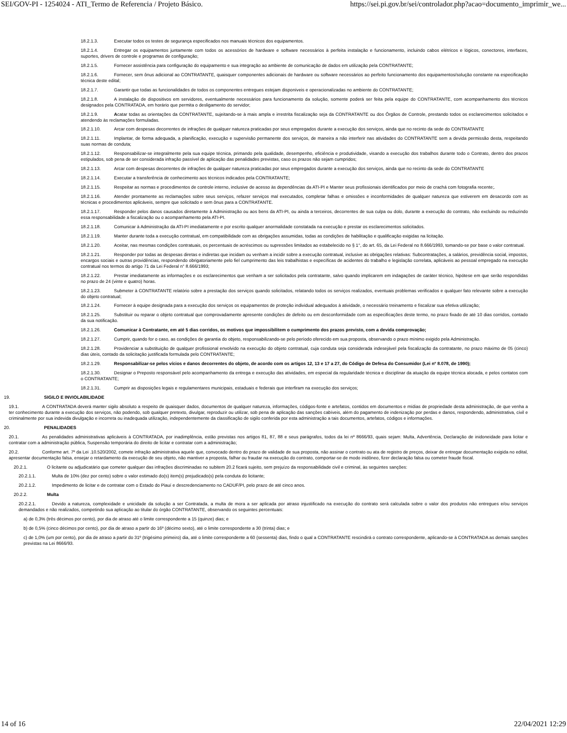SEI/GOV-PI - 1254024 - ATI_Termo de Referencia / Projeto Básico. https://sei.pi.gov.br/sei/controlador.php?acao=documento_imprimir_we...
18.2.1.3. Executar todos os testes de segurança especificados nos manuais técnicos dos equipamentos.
18.2.1.4. Entregar os equipamentos juntamente com todos os acessórios de hardware e software necessários à perfeita instalação e funcionamento, incluindo cabos elétricos e lógicos, conectores, interfaces, suportes, drivers de controle e programas de configuração;
18.2.1.5. Fornecer assistência para configuração do equipamento e sua integração ao ambiente de comunicação de dados em utilização pela CONTRATANTE;
18.2.1.6. Fornecer, sem ônus adicional ao CONTRATANTE, quaisquer componentes adicionais de hardware ou software necessários ao perfeito funcionamento dos equipamentos/solução constante na especificação técnica deste edital;
18.2.1.7. Garantir que todas as funcionalidades de todos os componentes entregues estejam disponíveis e operacionalizadas no ambiente do CONTRATANTE;
18.2.1.8. A instalação de dispositivos em servidores, eventualmente necessários para funcionamento da solução, somente poderá ser feita pela equipe do CONTRATANTE, com acompanhamento dos técnicos designados pela CONTRATADA, em horário que permita o desligamento do servidor;
18.2.1.9. Acatar todas as orientações da CONTRATANTE, sujeitando-se à mais ampla e irrestrita fiscalização seja da CONTRATANTE ou dos Órgãos de Controle, prestando todos os esclarecimentos solicitados e atendendo às reclamações formuladas.
18.2.1.10. Arcar com despesas decorrentes de infrações de qualquer natureza praticadas por seus empregados durante a execução dos serviços, ainda que no recinto da sede do CONTRATANTE
18.2.1.11. Implantar, de forma adequada, a planificação, execução e supervisão permanente dos serviços, de maneira a não interferir nas atividades do CONTRATANTE sem a devida permissão desta, respeitando suas normas de conduta;
18.2.1.12. Responsabilizar-se integralmente pela sua equipe técnica, primando pela qualidade, desempenho, eficiência e produtividade, visando a execução dos trabalhos durante todo o Contrato, dentro dos prazos estipulados, sob pena de ser considerada infração passível de aplicação das penalidades previstas, caso os prazos não sejam cumpridos;
18.2.1.13. Arcar com despesas decorrentes de infrações de qualquer natureza praticadas por seus empregados durante a execução dos serviços, ainda que no recinto da sede do CONTRATANTE
18.2.1.14. Executar a transferência de conhecimento aos técnicos indicados pela CONTRATANTE;
18.2.1.15. Respeitar as normas e procedimentos de controle interno, inclusive de acesso às dependências da ATI-PI e Manter seus profissionais identificados por meio de crachá com fotografia recente;.
18.2.1.16. Atender prontamente as reclamações sobre seus serviços, refazer serviços mal executados, completar falhas e omissões e inconformidades de qualquer natureza que estiverem em desacordo com as técnicas e procedimentos aplicáveis, sempre que solicitado e sem ônus para a CONTRATANTE.
18.2.1.17. Responder pelos danos causados diretamente à Administração ou aos bens da ATI-PI, ou ainda a terceiros, decorrentes de sua culpa ou dolo, durante a execução do contrato, não excluindo ou reduzindo essa responsabilidade a fiscalização ou o acompanhamento pela ATI-PI.
18.2.1.18. Comunicar à Administração da ATI-PI imediatamente e por escrito qualquer anormalidade constatada na execução e prestar os esclarecimentos solicitados.
18.2.1.19. Manter durante toda a execução contratual, em compatibilidade com as obrigações assumidas, todas as condições de habilitação e qualificação exigidas na licitação.
18.2.1.20. Aceitar, nas mesmas condições contratuais, os percentuais de acréscimos ou supressões limitados ao estabelecido no § 1°, do art. 65, da Lei Federal no 8.666/1993, tomando-se por base o valor contratual.
18.2.1.21. Responder por todas as despesas diretas e indiretas que incidam ou venham a incidir sobre a execução contratual, inclusive as obrigações relativas: Subcontratações, a salários, previdência social, impostos, encargos sociais e outras providências, respondendo obrigatoriamente pelo fiel cumprimento das leis trabalhistas e específicas de acidentes do trabalho e legislação correlata, aplicáveis ao pessoal empregado na execução contratual nos termos do artigo 71 da Lei Federal n° 8.666/1993;
18.2.1.22. Prestar imediatamente as informações e os esclarecimentos que venham a ser solicitados pela contratante, salvo quando implicarem em indagações de caráter técnico, hipótese em que serão respondidas no prazo de 24 (vinte e quatro) horas.
18.2.1.23. Submeter à CONTRATANTE relatório sobre a prestação dos serviços quando solicitados, relatando todos os serviços realizados, eventuais problemas verificados e qualquer fato relevante sobre a execução do objeto contratual;
18.2.1.24. Fornecer à equipe designada para a execução dos serviços os equipamentos de proteção individual adequados à atividade, o necessário treinamento e fiscalizar sua efetiva utilização;
18.2.1.25. Substituir ou reparar o objeto contratual que comprovadamente apresente condições de defeito ou em desconformidade com as especificações deste termo, no prazo fixado de até 10 dias corridos, contado da sua notificação.
18.2.1.26. Comunicar à Contratante, em até 5 dias corridos, os motivos que impossibilitem o cumprimento dos prazos previsto, com a devida comprovação;
18.2.1.27. Cumprir, quando for o caso, as condições de garantia do objeto, responsabilizando-se pelo período oferecido em sua proposta, observando o prazo mínimo exigido pela Administração.
18.2.1.28. Providenciar a substituição de qualquer profissional envolvido na execução do objeto contratual, cuja conduta seja considerada indesejável pela fiscalização da contratante, no prazo máximo de 05 (cinco) dias úteis, contado da solicitação justificada formulada pelo CONTRATANTE;
18.2.1.29. Responsabilizar-se pelos vícios e danos decorrentes do objeto, de acordo com os artigos 12, 13 e 17 a 27, do Código de Defesa do Consumidor (Lei nº 8.078, de 1990);
18.2.1.30. Designar o Preposto responsável pelo acompanhamento da entrega e execução das atividades, em especial da regularidade técnica e disciplinar da atuação da equipe técnica alocada, e pelos contatos com o CONTRATANTE;
18.2.1.31. Cumprir as disposições legais e regulamentares municipais, estaduais e federais que interfiram na execução dos serviços;
19. SIGILO E INVIOLABILIDADE
19.1. A CONTRATADA deverá manter sigilo absoluto a respeito de quaisquer dados, documentos de qualquer natureza, informações, códigos-fonte e artefatos, contidos em documentos e mídias de propriedade desta administração, de que venha a ter conhecimento durante a execução dos serviços, não podendo, sob qualquer pretexto, divulgar, reproduzir ou utilizar, sob pena de aplicação das sanções cabíveis, além do pagamento de indenização por perdas e danos, respondendo, administrativa, civil e criminalmente por sua indevida divulgação e incorreta ou inadequada utilização, independentemente da classificação de sigilo conferida por esta administração a tais documentos, artefatos, códigos e informações.
20. PENALIDADES
20.1. As penalidades administrativas aplicáveis à CONTRATADA, por inadimplência, estão previstas nos artigos 81, 87, 88 e seus parágrafos, todos da lei nº 8666/93, quais sejam: Multa, Advertência, Declaração de inidoneidade para licitar e contratar com a administração pública, Suspensão temporária do direito de licitar e contratar com a administração;
20.2. Conforme art. 7º da Lei .10.520/2002, comete infração administrativa aquele que, convocado dentro do prazo de validade de sua proposta, não assinar o contrato ou ata de registro de preços, deixar de entregar documentação exigida no edital, apresentar documentação falsa, ensejar o retardamento da execução de seu objeto, não mantiver a proposta, falhar ou fraudar na execução do contrato, comportar-se de modo inidôneo, fizer declaração falsa ou cometer fraude fiscal.
20.2.1. O licitante ou adjudicatário que cometer qualquer das infrações discriminadas no subitem 20.2 ficará sujeito, sem prejuízo da responsabilidade civil e criminal, às seguintes sanções:
20.2.1.1. Multa de 10% (dez por cento) sobre o valor estimado do(s) item(s) prejudicado(s) pela conduta do licitante;
20.2.1.2. Impedimento de licitar e de contratar com o Estado do Piauí e descredenciamento no CADUF/PI, pelo prazo de até cinco anos.
20.2.2. Multa
20.2.2.1. Devido a natureza, complexidade e unicidade da solução a ser Contratada, a multa de mora a ser aplicada por atraso injustificado na execução do contrato será calculada sobre o valor dos produtos não entregues e/ou serviços demandados e não realizados, competindo sua aplicação ao titular do órgão CONTRATANTE, observando os seguintes percentuais:
a) de 0,3% (três décimos por cento), por dia de atraso até o limite correspondente a 15 (quinze) dias; e
b) de 0,5% (cinco décimos por cento), por dia de atraso a partir do 16º (décimo sexto), até o limite correspondente a 30 (trinta) dias; e
c) de 1,0% (um por cento), por dia de atraso a partir do 31º (trigésimo primeiro) dia, até o limite correspondente a 60 (sessenta) dias, findo o qual a CONTRATANTE rescindirá o contrato correspondente, aplicando-se à CONTRATADA as demais sanções previstas na Lei 8666/93.
14 of 16 22/04/2021 12:29